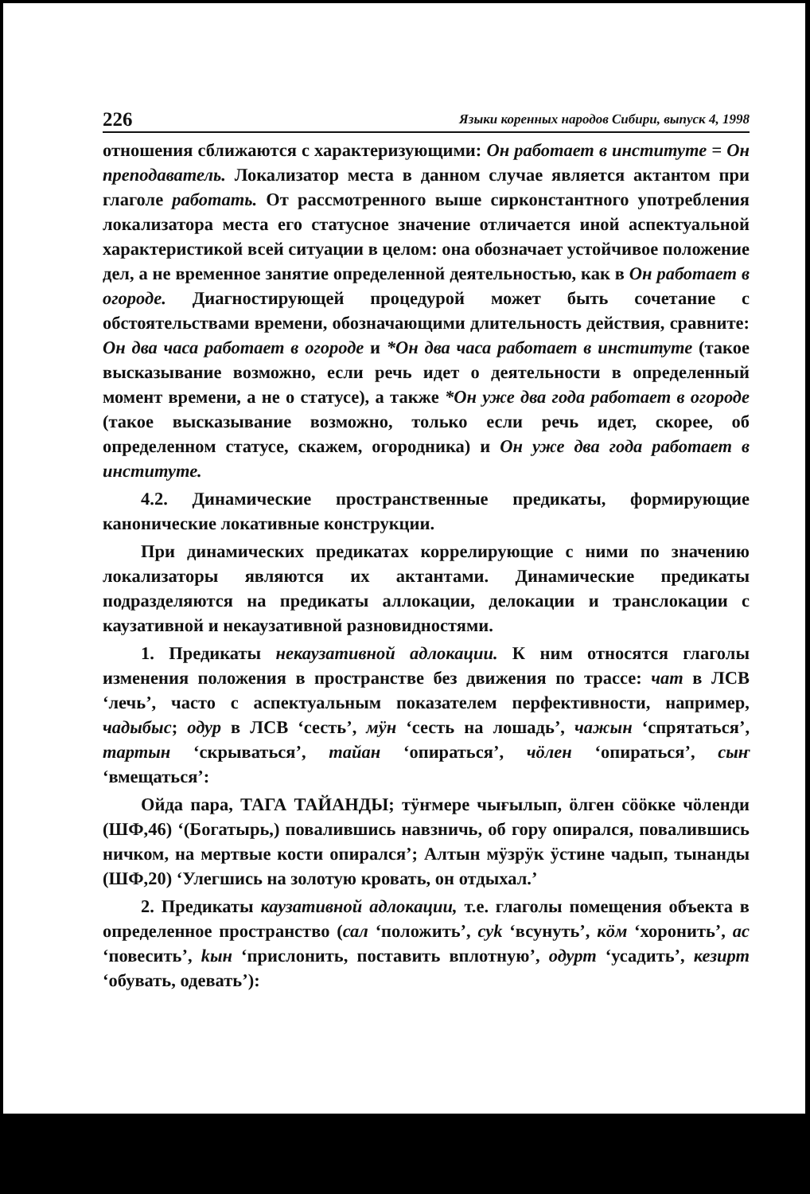226 Языки коренных народов Сибири, выпуск 4, 1998
отношения сближаются с характеризующими: Он работает в институте = Он преподаватель. Локализатор места в данном случае является актантом при глаголе работать. От рассмотренного выше сирконстантного употребления локализатора места его статусное значение отличается иной аспектуальной характеристикой всей ситуации в целом: она обозначает устойчивое положение дел, а не временное занятие определенной деятельностью, как в Он работает в огороде. Диагностирующей процедурой может быть сочетание с обстоятельствами времени, обозначающими длительность действия, сравните: Он два часа работает в огороде и *Он два часа работает в институте (такое высказывание возможно, если речь идет о деятельности в определенный момент времени, а не о статусе), а также *Он уже два года работает в огороде (такое высказывание возможно, только если речь идет, скорее, об определенном статусе, скажем, огородника) и Он уже два года работает в институте.
4.2. Динамические пространственные предикаты, формирующие канонические локативные конструкции.
При динамических предикатах коррелирующие с ними по значению локализаторы являются их актантами. Динамические предикаты подразделяются на предикаты аллокации, делокации и транслокации с каузативной и некаузативной разновидностями.
1. Предикаты некаузативной адлокации. К ним относятся глаголы изменения положения в пространстве без движения по трассе: чат в ЛСВ ‘лечь’, часто с аспектуальным показателем перфективности, например, чадыбыс; одур в ЛСВ ‘сесть’, мӱн ‘сесть на лошадь’, чажын ‘спрятаться’, тартын ‘скрываться’, тайан ‘опираться’, чӧлен ‘опираться’, сыҥ ‘вмещаться’:
Ойда пара, ТАГА ТАЙАНДЫ; тӱҥмере чығылып, ӧлген сӧӧкке чӧленди (ШФ,46) ‘(Богатырь,) повалившись навзничь, об гору опирался, повалившись ничком, на мертвые кости опирался’; Алтын мӱзрӱк ӱстине чадып, тынанды (ШФ,20) ‘Улегшись на золотую кровать, он отдыхал.’
2. Предикаты каузативной адлокации, т.е. глаголы помещения объекта в определенное пространство (сал ‘положить’, суk ‘всунуть’, кӧм ‘хоронить’, ас ‘повесить’, kын ‘прислонить, поставить вплотную’, одурт ‘усадить’, кезирт ‘обувать, одевать’):